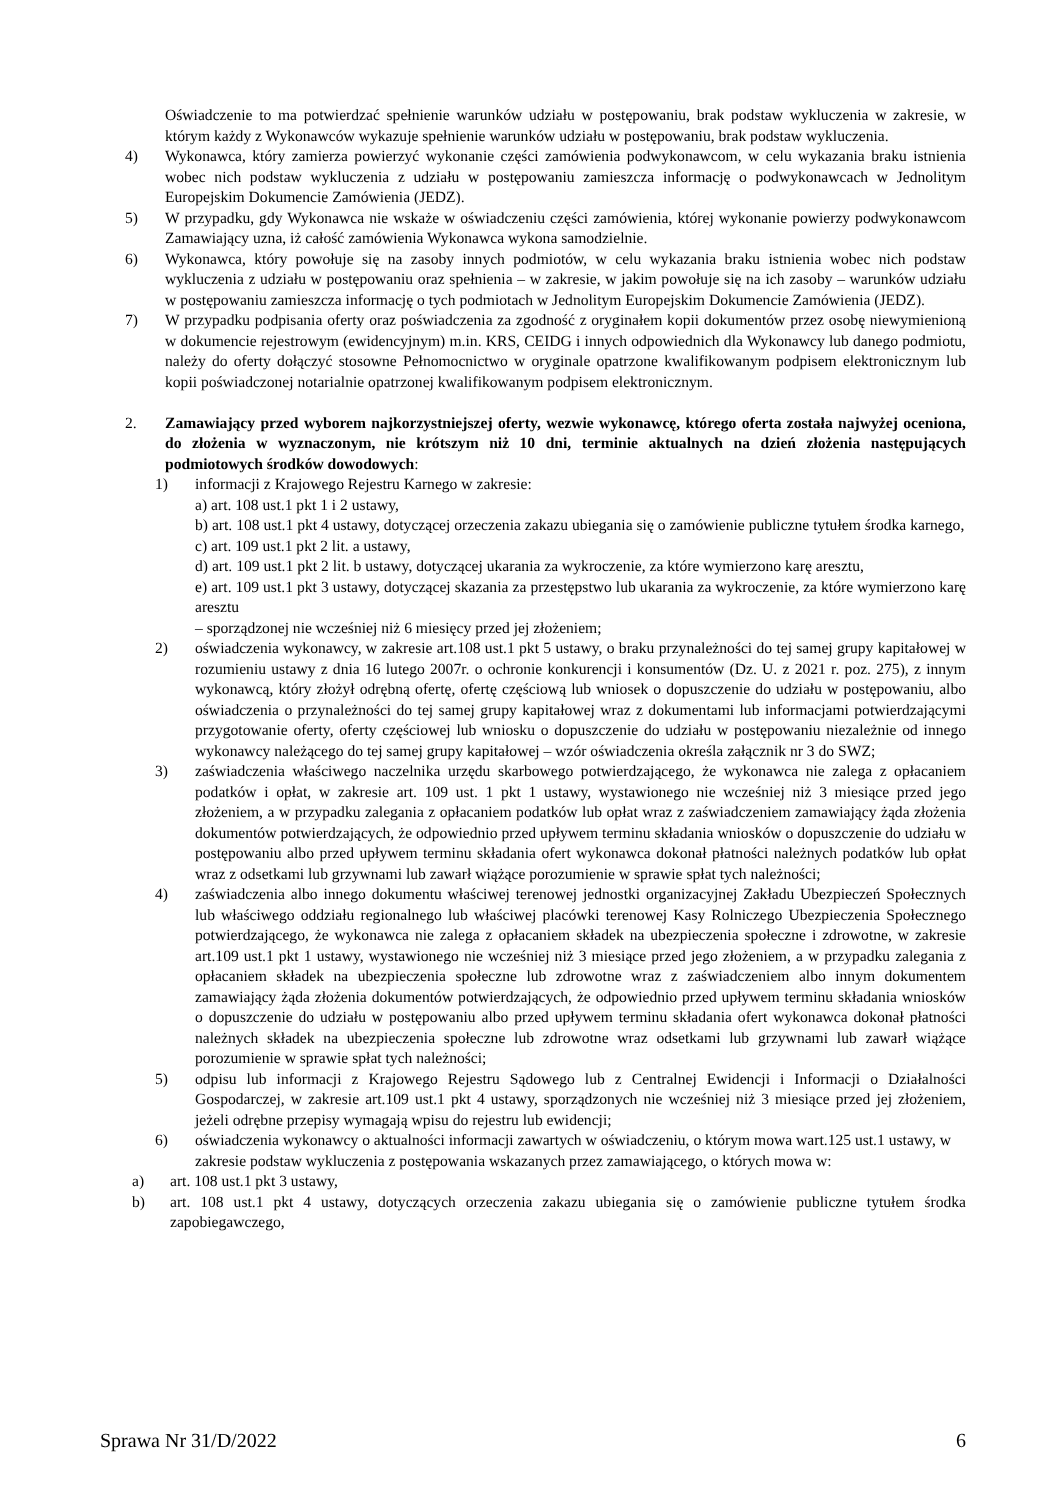Oświadczenie to ma potwierdzać spełnienie warunków udziału w postępowaniu, brak podstaw wykluczenia w zakresie, w którym każdy z Wykonawców wykazuje spełnienie warunków udziału w postępowaniu, brak podstaw wykluczenia.
4) Wykonawca, który zamierza powierzyć wykonanie części zamówienia podwykonawcom, w celu wykazania braku istnienia wobec nich podstaw wykluczenia z udziału w postępowaniu zamieszcza informację o podwykonawcach w Jednolitym Europejskim Dokumencie Zamówienia (JEDZ).
5) W przypadku, gdy Wykonawca nie wskaże w oświadczeniu części zamówienia, której wykonanie powierzy podwykonawcom Zamawiający uzna, iż całość zamówienia Wykonawca wykona samodzielnie.
6) Wykonawca, który powołuje się na zasoby innych podmiotów, w celu wykazania braku istnienia wobec nich podstaw wykluczenia z udziału w postępowaniu oraz spełnienia – w zakresie, w jakim powołuje się na ich zasoby – warunków udziału w postępowaniu zamieszcza informację o tych podmiotach w Jednolitym Europejskim Dokumencie Zamówienia (JEDZ).
7) W przypadku podpisania oferty oraz poświadczenia za zgodność z oryginałem kopii dokumentów przez osobę niewymienioną w dokumencie rejestrowym (ewidencyjnym) m.in. KRS, CEIDG i innych odpowiednich dla Wykonawcy lub danego podmiotu, należy do oferty dołączyć stosowne Pełnomocnictwo w oryginale opatrzone kwalifikowanym podpisem elektronicznym lub kopii poświadczonej notarialnie opatrzonej kwalifikowanym podpisem elektronicznym.
2. Zamawiający przed wyborem najkorzystniejszej oferty, wezwie wykonawcę, którego oferta została najwyżej oceniona, do złożenia w wyznaczonym, nie krótszym niż 10 dni, terminie aktualnych na dzień złożenia następujących podmiotowych środków dowodowych:
1) informacji z Krajowego Rejestru Karnego w zakresie:
a) art. 108 ust.1 pkt 1 i 2 ustawy,
b) art. 108 ust.1 pkt 4 ustawy, dotyczącej orzeczenia zakazu ubiegania się o zamówienie publiczne tytułem środka karnego,
c) art. 109 ust.1 pkt 2 lit. a ustawy,
d) art. 109 ust.1 pkt 2 lit. b ustawy, dotyczącej ukarania za wykroczenie, za które wymierzono karę aresztu,
e) art. 109 ust.1 pkt 3 ustawy, dotyczącej skazania za przestępstwo lub ukarania za wykroczenie, za które wymierzono karę aresztu
– sporządzonej nie wcześniej niż 6 miesięcy przed jej złożeniem;
2) oświadczenia wykonawcy, w zakresie art.108 ust.1 pkt 5 ustawy, o braku przynależności do tej samej grupy kapitałowej w rozumieniu ustawy z dnia 16 lutego 2007r. o ochronie konkurencji i konsumentów (Dz. U. z 2021 r. poz. 275), z innym wykonawcą, który złożył odrębną ofertę, ofertę częściową lub wniosek o dopuszczenie do udziału w postępowaniu, albo oświadczenia o przynależności do tej samej grupy kapitałowej wraz z dokumentami lub informacjami potwierdzającymi przygotowanie oferty, oferty częściowej lub wniosku o dopuszczenie do udziału w postępowaniu niezależnie od innego wykonawcy należącego do tej samej grupy kapitałowej – wzór oświadczenia określa załącznik nr 3 do SWZ;
3) zaświadczenia właściwego naczelnika urzędu skarbowego potwierdzającego, że wykonawca nie zalega z opłacaniem podatków i opłat, w zakresie art. 109 ust. 1 pkt 1 ustawy, wystawionego nie wcześniej niż 3 miesiące przed jego złożeniem, a w przypadku zalegania z opłacaniem podatków lub opłat wraz z zaświadczeniem zamawiający żąda złożenia dokumentów potwierdzających, że odpowiednio przed upływem terminu składania wniosków o dopuszczenie do udziału w postępowaniu albo przed upływem terminu składania ofert wykonawca dokonał płatności należnych podatków lub opłat wraz z odsetkami lub grzywnami lub zawarł wiążące porozumienie w sprawie spłat tych należności;
4) zaświadczenia albo innego dokumentu właściwej terenowej jednostki organizacyjnej Zakładu Ubezpieczeń Społecznych lub właściwego oddziału regionalnego lub właściwej placówki terenowej Kasy Rolniczego Ubezpieczenia Społecznego potwierdzającego, że wykonawca nie zalega z opłacaniem składek na ubezpieczenia społeczne i zdrowotne, w zakresie art.109 ust.1 pkt 1 ustawy, wystawionego nie wcześniej niż 3 miesiące przed jego złożeniem, a w przypadku zalegania z opłacaniem składek na ubezpieczenia społeczne lub zdrowotne wraz z zaświadczeniem albo innym dokumentem zamawiający żąda złożenia dokumentów potwierdzających, że odpowiednio przed upływem terminu składania wniosków o dopuszczenie do udziału w postępowaniu albo przed upływem terminu składania ofert wykonawca dokonał płatności należnych składek na ubezpieczenia społeczne lub zdrowotne wraz odsetkami lub grzywnami lub zawarł wiążące porozumienie w sprawie spłat tych należności;
5) odpisu lub informacji z Krajowego Rejestru Sądowego lub z Centralnej Ewidencji i Informacji o Działalności Gospodarczej, w zakresie art.109 ust.1 pkt 4 ustawy, sporządzonych nie wcześniej niż 3 miesiące przed jej złożeniem, jeżeli odrębne przepisy wymagają wpisu do rejestru lub ewidencji;
6) oświadczenia wykonawcy o aktualności informacji zawartych w oświadczeniu, o którym mowa wart.125 ust.1 ustawy, w zakresie podstaw wykluczenia z postępowania wskazanych przez zamawiającego, o których mowa w:
a) art. 108 ust.1 pkt 3 ustawy,
b) art. 108 ust.1 pkt 4 ustawy, dotyczących orzeczenia zakazu ubiegania się o zamówienie publiczne tytułem środka zapobiegawczego,
Sprawa Nr 31/D/2022 6